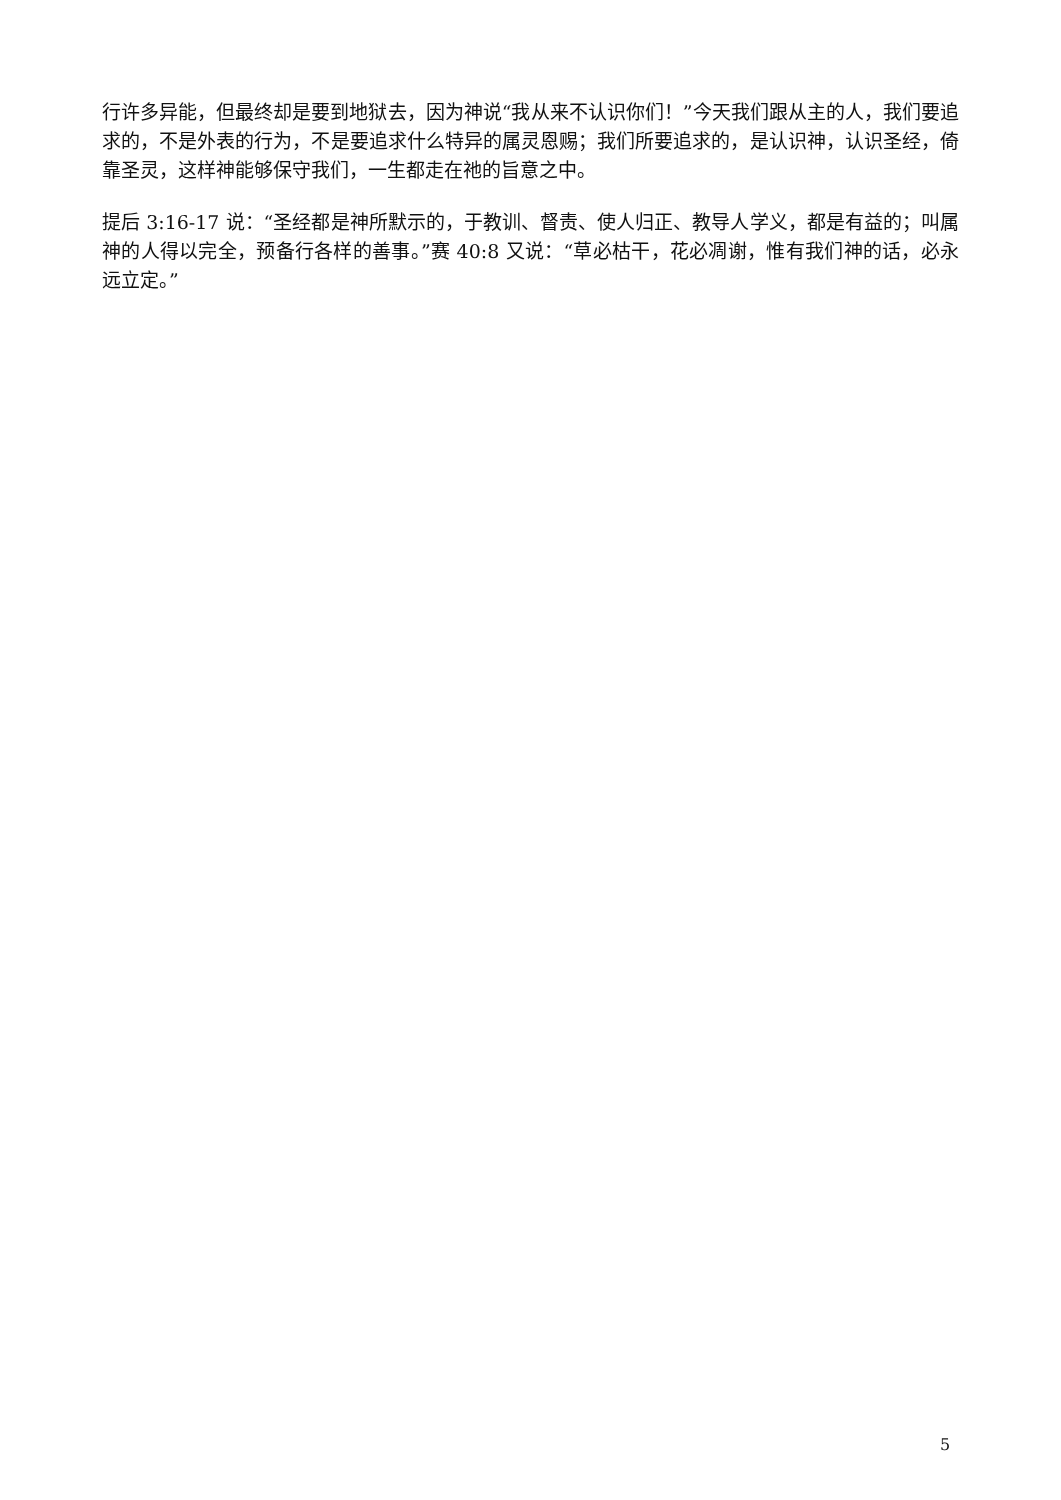行许多异能，但最终却是要到地狱去，因为神说“我从来不认识你们！”今天我们跟从主的人，我们要追求的，不是外表的行为，不是要追求什么特异的属灵恩赐；我们所要追求的，是认识神，认识圣经，倚靠圣灵，这样神能够保守我们，一生都走在祂的旨意之中。
提后 3:16-17 说：“圣经都是神所默示的，于教训、督责、使人归正、教导人学义，都是有益的；叫属神的人得以完全，预备行各样的善事。”赛 40:8 又说：“草必枯干，花必凋谢，惟有我们神的话，必永远立定。”
5